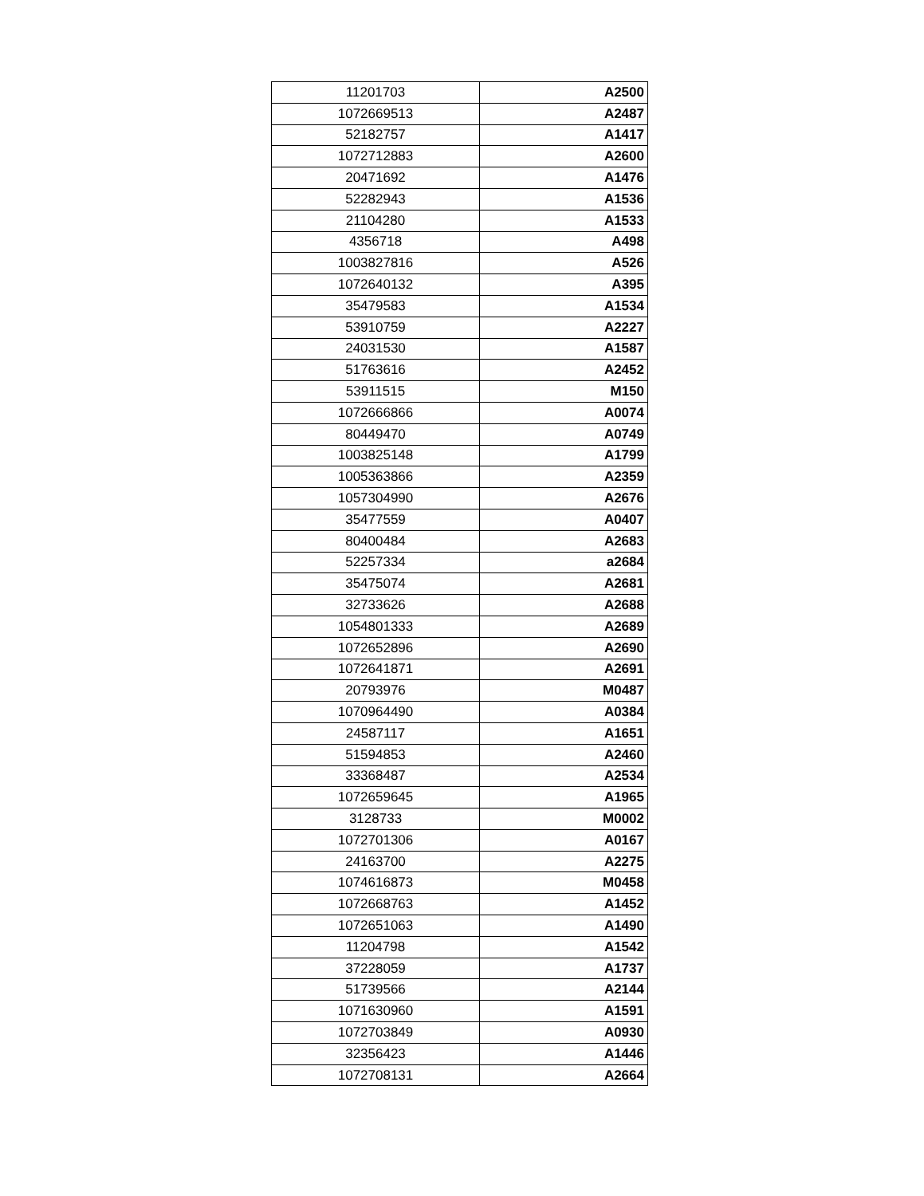| 11201703 | A2500 |
| 1072669513 | A2487 |
| 52182757 | A1417 |
| 1072712883 | A2600 |
| 20471692 | A1476 |
| 52282943 | A1536 |
| 21104280 | A1533 |
| 4356718 | A498 |
| 1003827816 | A526 |
| 1072640132 | A395 |
| 35479583 | A1534 |
| 53910759 | A2227 |
| 24031530 | A1587 |
| 51763616 | A2452 |
| 53911515 | M150 |
| 1072666866 | A0074 |
| 80449470 | A0749 |
| 1003825148 | A1799 |
| 1005363866 | A2359 |
| 1057304990 | A2676 |
| 35477559 | A0407 |
| 80400484 | A2683 |
| 52257334 | a2684 |
| 35475074 | A2681 |
| 32733626 | A2688 |
| 1054801333 | A2689 |
| 1072652896 | A2690 |
| 1072641871 | A2691 |
| 20793976 | M0487 |
| 1070964490 | A0384 |
| 24587117 | A1651 |
| 51594853 | A2460 |
| 33368487 | A2534 |
| 1072659645 | A1965 |
| 3128733 | M0002 |
| 1072701306 | A0167 |
| 24163700 | A2275 |
| 1074616873 | M0458 |
| 1072668763 | A1452 |
| 1072651063 | A1490 |
| 11204798 | A1542 |
| 37228059 | A1737 |
| 51739566 | A2144 |
| 1071630960 | A1591 |
| 1072703849 | A0930 |
| 32356423 | A1446 |
| 1072708131 | A2664 |